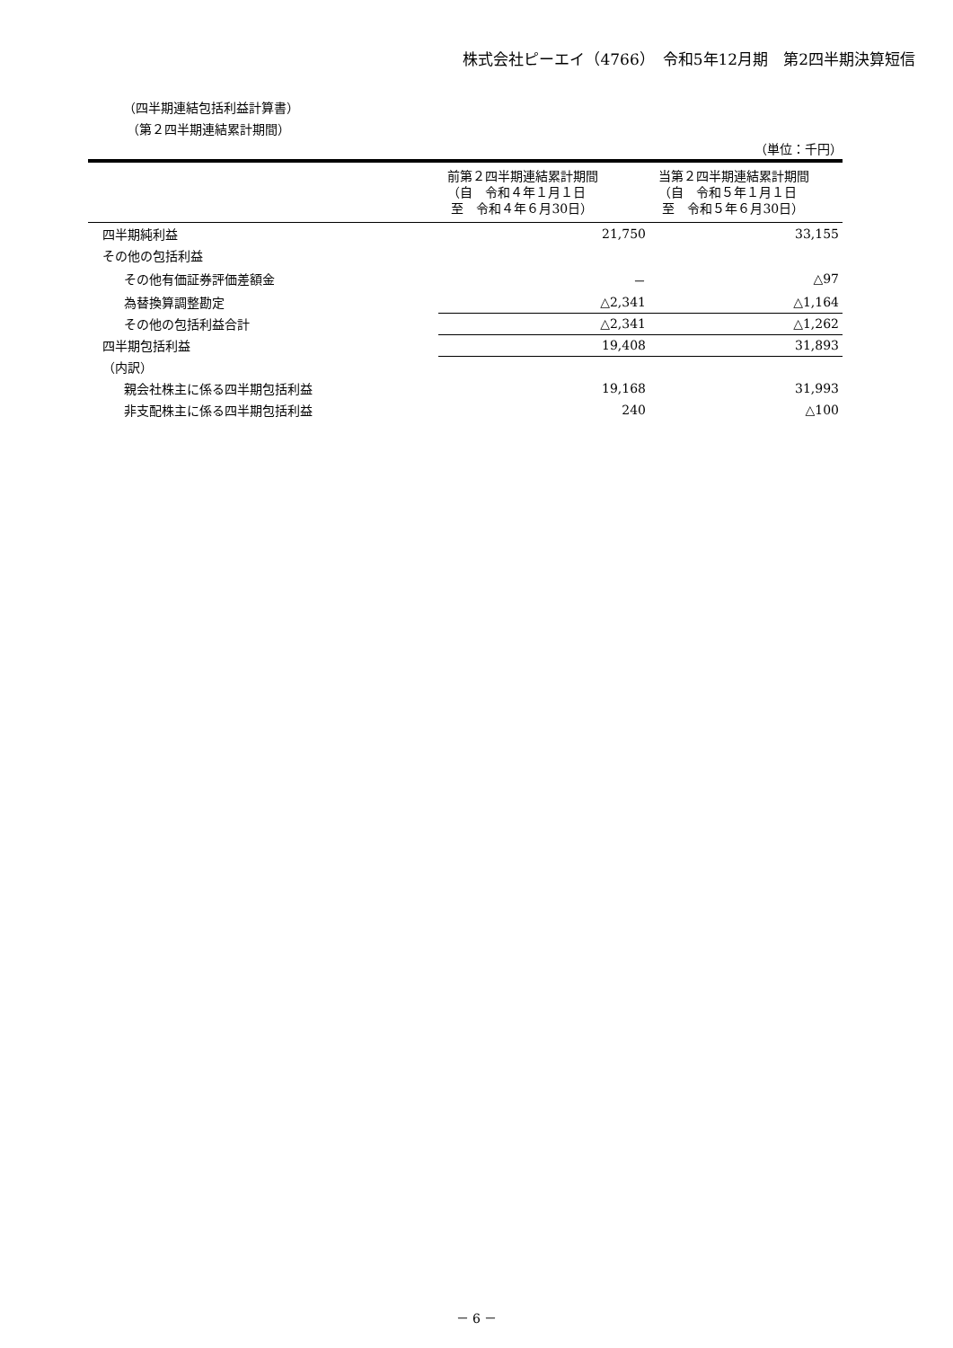株式会社ピーエイ（4766）　令和5年12月期　第2四半期決算短信
（四半期連結包括利益計算書）
（第２四半期連結累計期間）
（単位：千円）
| | 前第２四半期連結累計期間 （自 令和４年１月１日 至 令和４年６月30日） | 当第２四半期連結累計期間 （自 令和５年１月１日 至 令和５年６月30日） |
| --- | --- | --- |
| 四半期純利益 | 21,750 | 33,155 |
| その他の包括利益 | | |
| その他有価証券評価差額金 | － | △97 |
| 為替換算調整勘定 | △2,341 | △1,164 |
| その他の包括利益合計 | △2,341 | △1,262 |
| 四半期包括利益 | 19,408 | 31,893 |
| （内訳） | | |
| 親会社株主に係る四半期包括利益 | 19,168 | 31,993 |
| 非支配株主に係る四半期包括利益 | 240 | △100 |
－ 6 －